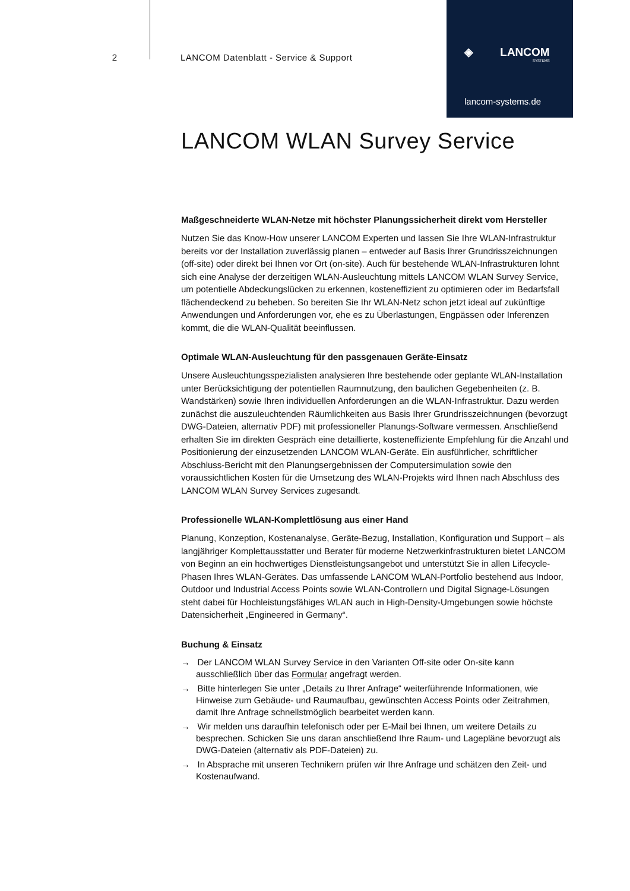2 LANCOM Datenblatt - Service & Support
◈ LANCOM
SYSTEMS
lancom-systems.de
LANCOM WLAN Survey Service
Maßgeschneiderte WLAN-Netze mit höchster Planungssicherheit direkt vom Hersteller
Nutzen Sie das Know-How unserer LANCOM Experten und lassen Sie Ihre WLAN-Infrastruktur bereits vor der Installation zuverlässig planen – entweder auf Basis Ihrer Grundrisszeichnungen (off-site) oder direkt bei Ihnen vor Ort (on-site). Auch für bestehende WLAN-Infrastrukturen lohnt sich eine Analyse der derzeitigen WLAN-Ausleuchtung mittels LANCOM WLAN Survey Service, um potentielle Abdeckungslücken zu erkennen, kosteneffizient zu optimieren oder im Bedarfsfall flächendeckend zu beheben. So bereiten Sie Ihr WLAN-Netz schon jetzt ideal auf zukünftige Anwendungen und Anforderungen vor, ehe es zu Überlastungen, Engpässen oder Inferenzen kommt, die die WLAN-Qualität beeinflussen.
Optimale WLAN-Ausleuchtung für den passgenauen Geräte-Einsatz
Unsere Ausleuchtungsspezialisten analysieren Ihre bestehende oder geplante WLAN-Installation unter Berücksichtigung der potentiellen Raumnutzung, den baulichen Gegebenheiten (z. B. Wandstärken) sowie Ihren individuellen Anforderungen an die WLAN-Infrastruktur. Dazu werden zunächst die auszuleuchtenden Räumlichkeiten aus Basis Ihrer Grundrisszeichnungen (bevorzugt DWG-Dateien, alternativ PDF) mit professioneller Planungs-Software vermessen. Anschließend erhalten Sie im direkten Gespräch eine detaillierte, kosteneffiziente Empfehlung für die Anzahl und Positionierung der einzusetzenden LANCOM WLAN-Geräte. Ein ausführlicher, schriftlicher Abschluss-Bericht mit den Planungsergebnissen der Computersimulation sowie den voraussichtlichen Kosten für die Umsetzung des WLAN-Projekts wird Ihnen nach Abschluss des LANCOM WLAN Survey Services zugesandt.
Professionelle WLAN-Komplettlösung aus einer Hand
Planung, Konzeption, Kostenanalyse, Geräte-Bezug, Installation, Konfiguration und Support – als langjähriger Komplettausstatter und Berater für moderne Netzwerkinfrastrukturen bietet LANCOM von Beginn an ein hochwertiges Dienstleistungsangebot und unterstützt Sie in allen Lifecycle-Phasen Ihres WLAN-Gerätes. Das umfassende LANCOM WLAN-Portfolio bestehend aus Indoor, Outdoor und Industrial Access Points sowie WLAN-Controllern und Digital Signage-Lösungen steht dabei für Hochleistungsfähiges WLAN auch in High-Density-Umgebungen sowie höchste Datensicherheit „Engineered in Germany“.
Buchung & Einsatz
→ Der LANCOM WLAN Survey Service in den Varianten Off-site oder On-site kann ausschließlich über das Formular angefragt werden.
→ Bitte hinterlegen Sie unter „Details zu Ihrer Anfrage“ weiterführende Informationen, wie Hinweise zum Gebäude- und Raumaufbau, gewünschten Access Points oder Zeitrahmen, damit Ihre Anfrage schnellstmöglich bearbeitet werden kann.
→ Wir melden uns daraufhin telefonisch oder per E-Mail bei Ihnen, um weitere Details zu besprechen. Schicken Sie uns daran anschließend Ihre Raum- und Lagepläne bevorzugt als DWG-Dateien (alternativ als PDF-Dateien) zu.
→ In Absprache mit unseren Technikern prüfen wir Ihre Anfrage und schätzen den Zeit- und Kostenaufwand.